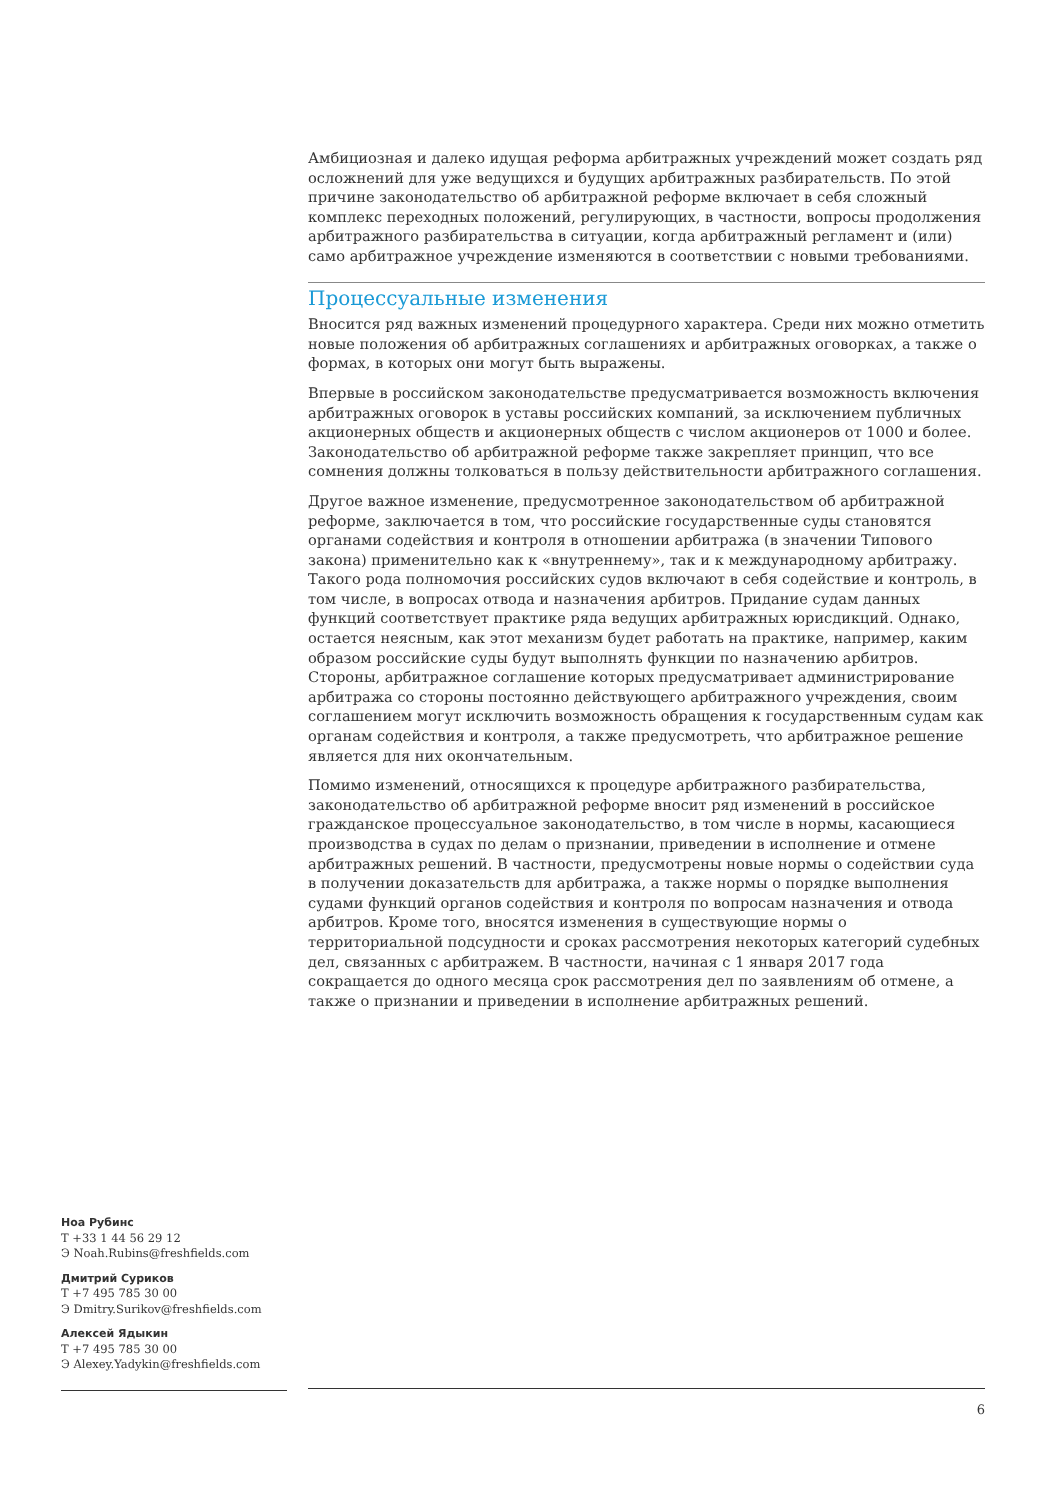Амбициозная и далеко идущая реформа арбитражных учреждений может создать ряд осложнений для уже ведущихся и будущих арбитражных разбирательств. По этой причине законодательство об арбитражной реформе включает в себя сложный комплекс переходных положений, регулирующих, в частности, вопросы продолжения арбитражного разбирательства в ситуации, когда арбитражный регламент и (или) само арбитражное учреждение изменяются в соответствии с новыми требованиями.
Процессуальные изменения
Вносится ряд важных изменений процедурного характера. Среди них можно отметить новые положения об арбитражных соглашениях и арбитражных оговорках, а также о формах, в которых они могут быть выражены.
Впервые в российском законодательстве предусматривается возможность включения арбитражных оговорок в уставы российских компаний, за исключением публичных акционерных обществ и акционерных обществ с числом акционеров от 1000 и более. Законодательство об арбитражной реформе также закрепляет принцип, что все сомнения должны толковаться в пользу действительности арбитражного соглашения.
Другое важное изменение, предусмотренное законодательством об арбитражной реформе, заключается в том, что российские государственные суды становятся органами содействия и контроля в отношении арбитража (в значении Типового закона) применительно как к «внутреннему», так и к международному арбитражу. Такого рода полномочия российских судов включают в себя содействие и контроль, в том числе, в вопросах отвода и назначения арбитров. Придание судам данных функций соответствует практике ряда ведущих арбитражных юрисдикций. Однако, остается неясным, как этот механизм будет работать на практике, например, каким образом российские суды будут выполнять функции по назначению арбитров. Стороны, арбитражное соглашение которых предусматривает администрирование арбитража со стороны постоянно действующего арбитражного учреждения, своим соглашением могут исключить возможность обращения к государственным судам как органам содействия и контроля, а также предусмотреть, что арбитражное решение является для них окончательным.
Помимо изменений, относящихся к процедуре арбитражного разбирательства, законодательство об арбитражной реформе вносит ряд изменений в российское гражданское процессуальное законодательство, в том числе в нормы, касающиеся производства в судах по делам о признании, приведении в исполнение и отмене арбитражных решений. В частности, предусмотрены новые нормы о содействии суда в получении доказательств для арбитража, а также нормы о порядке выполнения судами функций органов содействия и контроля по вопросам назначения и отвода арбитров. Кроме того, вносятся изменения в существующие нормы о территориальной подсудности и сроках рассмотрения некоторых категорий судебных дел, связанных с арбитражем. В частности, начиная с 1 января 2017 года сокращается до одного месяца срок рассмотрения дел по заявлениям об отмене, а также о признании и приведении в исполнение арбитражных решений.
Ноа Рубинс
Т +33 1 44 56 29 12
Э Noah.Rubins@freshfields.com
Дмитрий Суриков
Т +7 495 785 30 00
Э Dmitry.Surikov@freshfields.com
Алексей Ядыкин
Т +7 495 785 30 00
Э Alexey.Yadykin@freshfields.com
6